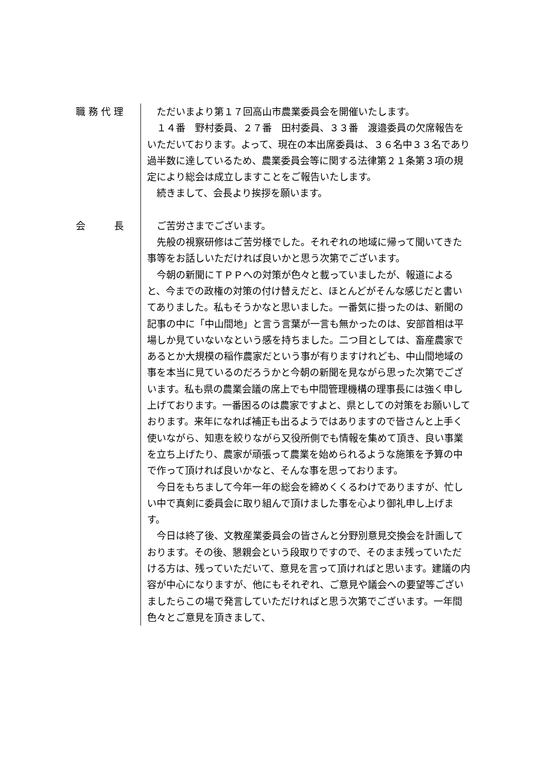職 務 代 理
ただいまより第１７回高山市農業委員会を開催いたします。
１４番　野村委員、２７番　田村委員、３３番　渡邉委員の欠席報告をいただいております。よって、現在の本出席委員は、３６名中３３名であり過半数に達しているため、農業委員会等に関する法律第２１条第３項の規定により総会は成立しますことをご報告いたします。
続きまして、会長より挨拶を願います。
会　　　長
ご苦労さまでございます。
先般の視察研修はご苦労様でした。それぞれの地域に帰って聞いてきた事等をお話しいただければ良いかと思う次第でございます。
今朝の新聞にＴＰＰへの対策が色々と載っていましたが、報道によると、今までの政権の対策の付け替えだと、ほとんどがそんな感じだと書いてありました。私もそうかなと思いました。一番気に掛ったのは、新聞の記事の中に「中山間地」と言う言葉が一言も無かったのは、安部首相は平場しか見ていないなという感を持ちました。二つ目としては、畜産農家であるとか大規模の稲作農家だという事が有りますけれども、中山間地域の事を本当に見ているのだろうかと今朝の新聞を見ながら思った次第でございます。私も県の農業会議の席上でも中間管理機構の理事長には強く申し上げております。一番困るのは農家ですよと、県としての対策をお願いしております。来年になれば補正も出るようではありますので皆さんと上手く使いながら、知恵を絞りながら又役所側でも情報を集めて頂き、良い事業を立ち上げたり、農家が頑張って農業を始められるような施策を予算の中で作って頂ければ良いかなと、そんな事を思っております。
今日をもちまして今年一年の総会を締めくくるわけでありますが、忙しい中で真剣に委員会に取り組んで頂けました事を心より御礼申し上げます。
今日は終了後、文教産業委員会の皆さんと分野別意見交換会を計画しております。その後、懇親会という段取りですので、そのまま残っていただける方は、残っていただいて、意見を言って頂ければと思います。建議の内容が中心になりますが、他にもそれぞれ、ご意見や議会への要望等ございましたらこの場で発言していただければと思う次第でございます。一年間色々とご意見を頂きまして、